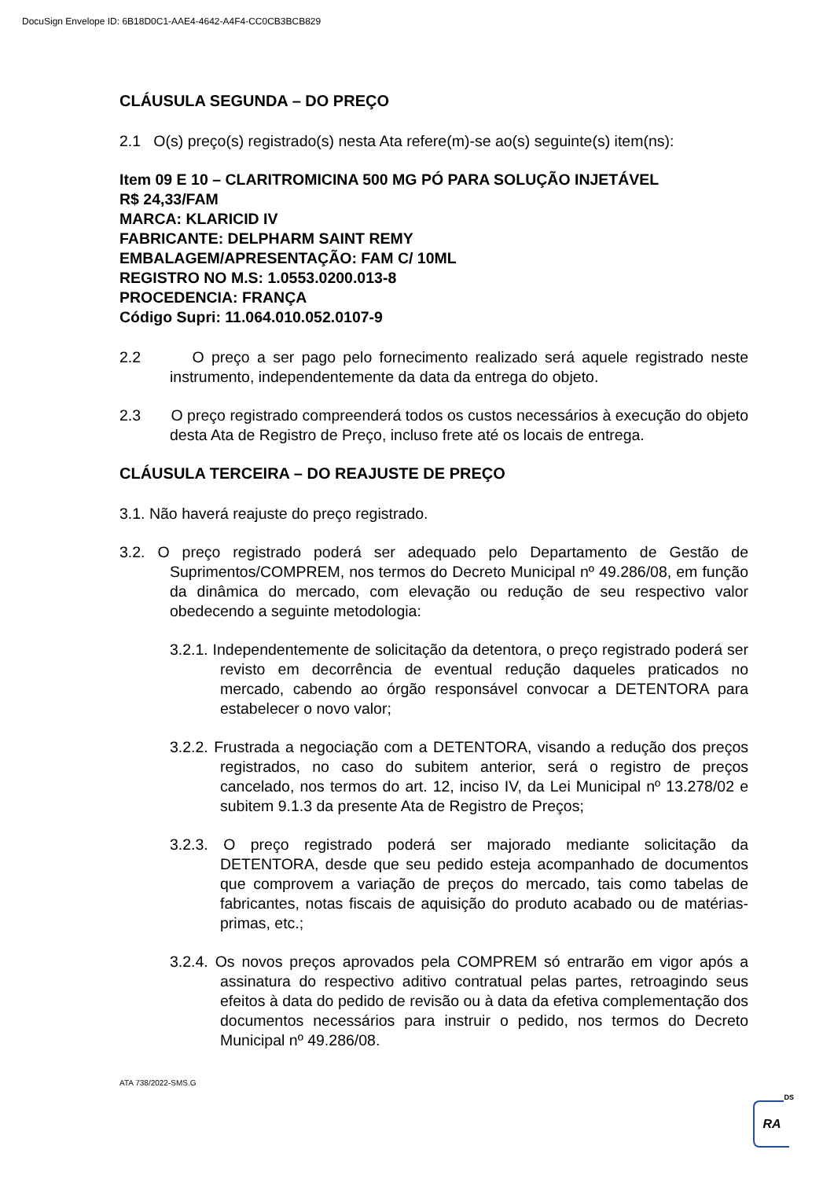DocuSign Envelope ID: 6B18D0C1-AAE4-4642-A4F4-CC0CB3BCB829
CLÁUSULA SEGUNDA – DO PREÇO
2.1 O(s) preço(s) registrado(s) nesta Ata refere(m)-se ao(s) seguinte(s) item(ns):
Item 09 E 10 – CLARITROMICINA 500 MG PÓ PARA SOLUÇÃO INJETÁVEL
R$ 24,33/FAM
MARCA: KLARICID IV
FABRICANTE: DELPHARM SAINT REMY
EMBALAGEM/APRESENTAÇÃO: FAM C/ 10ML
REGISTRO NO M.S: 1.0553.0200.013-8
PROCEDENCIA: FRANÇA
Código Supri: 11.064.010.052.0107-9
2.2 O preço a ser pago pelo fornecimento realizado será aquele registrado neste instrumento, independentemente da data da entrega do objeto.
2.3 O preço registrado compreenderá todos os custos necessários à execução do objeto desta Ata de Registro de Preço, incluso frete até os locais de entrega.
CLÁUSULA TERCEIRA – DO REAJUSTE DE PREÇO
3.1. Não haverá reajuste do preço registrado.
3.2. O preço registrado poderá ser adequado pelo Departamento de Gestão de Suprimentos/COMPREM, nos termos do Decreto Municipal nº 49.286/08, em função da dinâmica do mercado, com elevação ou redução de seu respectivo valor obedecendo a seguinte metodologia:
3.2.1. Independentemente de solicitação da detentora, o preço registrado poderá ser revisto em decorrência de eventual redução daqueles praticados no mercado, cabendo ao órgão responsável convocar a DETENTORA para estabelecer o novo valor;
3.2.2. Frustrada a negociação com a DETENTORA, visando a redução dos preços registrados, no caso do subitem anterior, será o registro de preços cancelado, nos termos do art. 12, inciso IV, da Lei Municipal nº 13.278/02 e subitem 9.1.3 da presente Ata de Registro de Preços;
3.2.3. O preço registrado poderá ser majorado mediante solicitação da DETENTORA, desde que seu pedido esteja acompanhado de documentos que comprovem a variação de preços do mercado, tais como tabelas de fabricantes, notas fiscais de aquisição do produto acabado ou de matérias-primas, etc.;
3.2.4. Os novos preços aprovados pela COMPREM só entrarão em vigor após a assinatura do respectivo aditivo contratual pelas partes, retroagindo seus efeitos à data do pedido de revisão ou à data da efetiva complementação dos documentos necessários para instruir o pedido, nos termos do Decreto Municipal nº 49.286/08.
ATA 738/2022-SMS.G
DS
RA